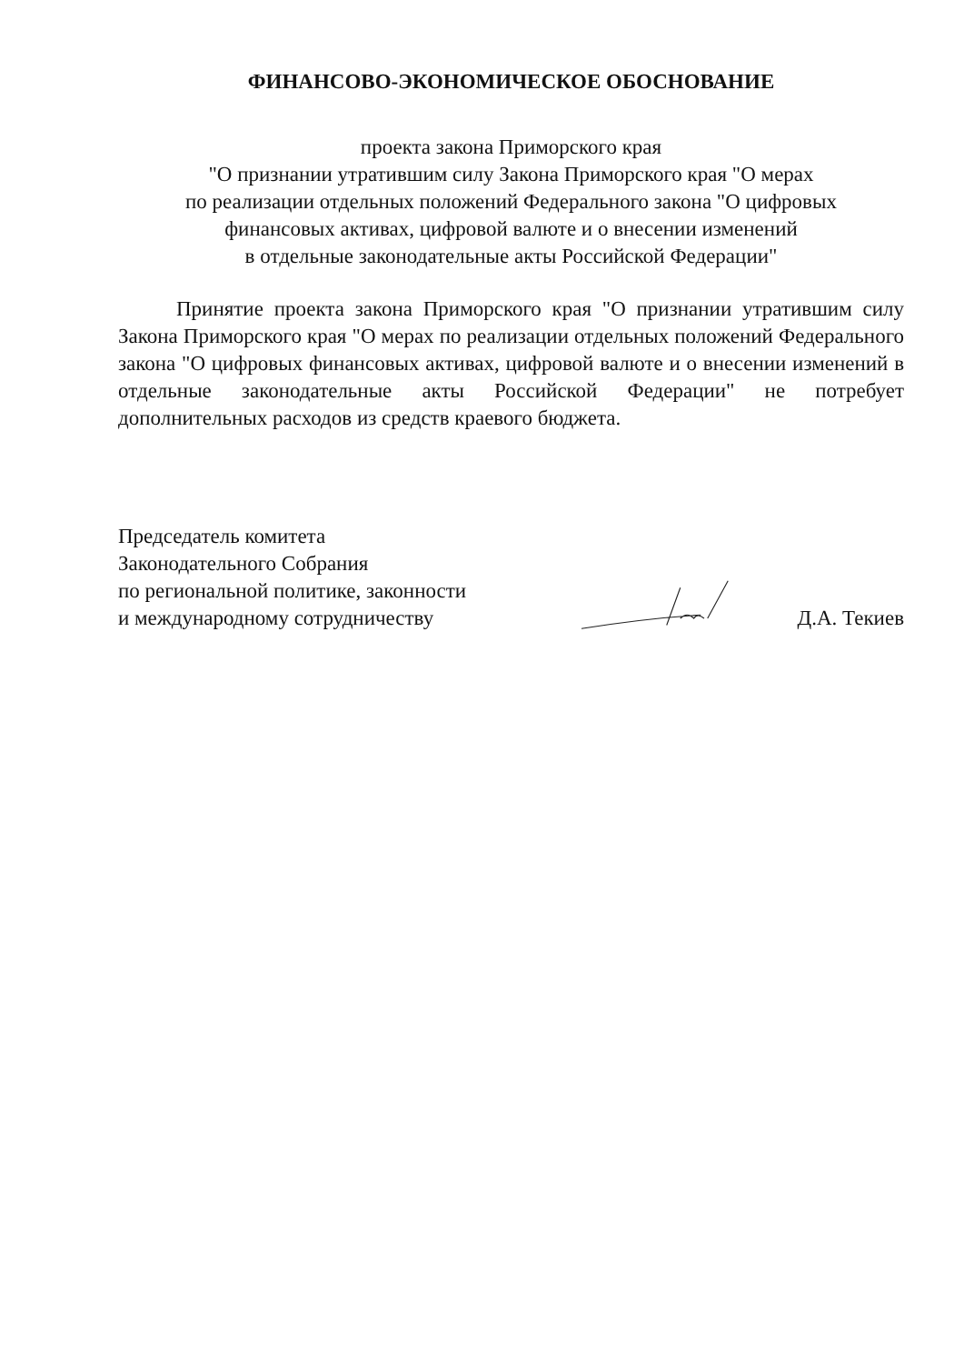ФИНАНСОВО-ЭКОНОМИЧЕСКОЕ ОБОСНОВАНИЕ
проекта закона Приморского края
"О признании утратившим силу Закона Приморского края "О мерах
по реализации отдельных положений Федерального закона "О цифровых
финансовых активах, цифровой валюте и о внесении изменений
в отдельные законодательные акты Российской Федерации"
Принятие проекта закона Приморского края "О признании утратившим силу Закона Приморского края "О мерах по реализации отдельных положений Федерального закона "О цифровых финансовых активах, цифровой валюте и о внесении изменений в отдельные законодательные акты Российской Федерации" не потребует дополнительных расходов из средств краевого бюджета.
Председатель комитета
Законодательного Собрания
по региональной политике, законности
и международному сотрудничеству
Д.А. Текиев